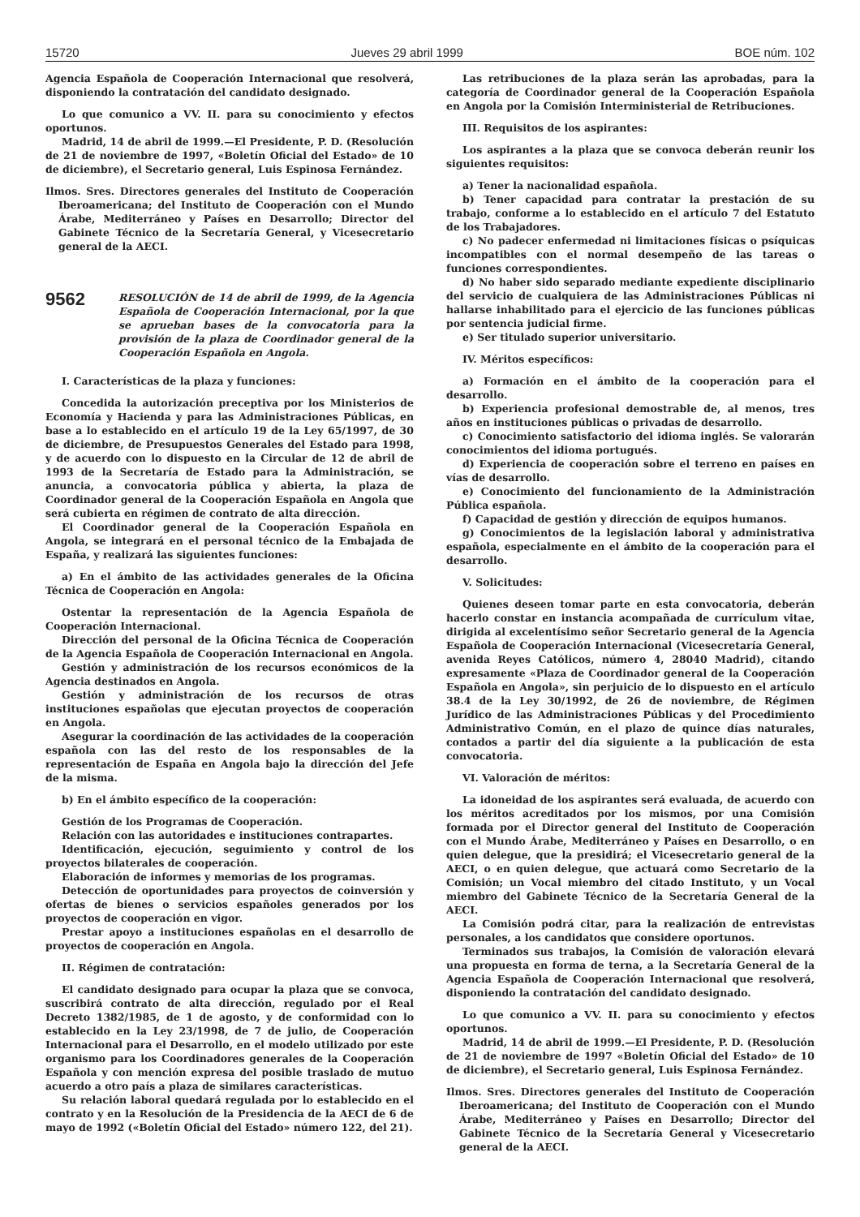15720 Jueves 29 abril 1999 BOE núm. 102
Agencia Española de Cooperación Internacional que resolverá, disponiendo la contratación del candidato designado.
Lo que comunico a VV. II. para su conocimiento y efectos oportunos.
Madrid, 14 de abril de 1999.—El Presidente, P. D. (Resolución de 21 de noviembre de 1997, «Boletín Oficial del Estado» de 10 de diciembre), el Secretario general, Luis Espinosa Fernández.
Ilmos. Sres. Directores generales del Instituto de Cooperación Iberoamericana; del Instituto de Cooperación con el Mundo Árabe, Mediterráneo y Países en Desarrollo; Director del Gabinete Técnico de la Secretaría General, y Vicesecretario general de la AECI.
9562
RESOLUCIÓN de 14 de abril de 1999, de la Agencia Española de Cooperación Internacional, por la que se aprueban bases de la convocatoria para la provisión de la plaza de Coordinador general de la Cooperación Española en Angola.
I. Características de la plaza y funciones:
Concedida la autorización preceptiva por los Ministerios de Economía y Hacienda y para las Administraciones Públicas, en base a lo establecido en el artículo 19 de la Ley 65/1997, de 30 de diciembre, de Presupuestos Generales del Estado para 1998, y de acuerdo con lo dispuesto en la Circular de 12 de abril de 1993 de la Secretaría de Estado para la Administración, se anuncia, a convocatoria pública y abierta, la plaza de Coordinador general de la Cooperación Española en Angola que será cubierta en régimen de contrato de alta dirección.
El Coordinador general de la Cooperación Española en Angola, se integrará en el personal técnico de la Embajada de España, y realizará las siguientes funciones:
a) En el ámbito de las actividades generales de la Oficina Técnica de Cooperación en Angola:
Ostentar la representación de la Agencia Española de Cooperación Internacional.
Dirección del personal de la Oficina Técnica de Cooperación de la Agencia Española de Cooperación Internacional en Angola.
Gestión y administración de los recursos económicos de la Agencia destinados en Angola.
Gestión y administración de los recursos de otras instituciones españolas que ejecutan proyectos de cooperación en Angola.
Asegurar la coordinación de las actividades de la cooperación española con las del resto de los responsables de la representación de España en Angola bajo la dirección del Jefe de la misma.
b) En el ámbito específico de la cooperación:
Gestión de los Programas de Cooperación.
Relación con las autoridades e instituciones contrapartes.
Identificación, ejecución, seguimiento y control de los proyectos bilaterales de cooperación.
Elaboración de informes y memorias de los programas.
Detección de oportunidades para proyectos de coinversión y ofertas de bienes o servicios españoles generados por los proyectos de cooperación en vigor.
Prestar apoyo a instituciones españolas en el desarrollo de proyectos de cooperación en Angola.
II. Régimen de contratación:
El candidato designado para ocupar la plaza que se convoca, suscribirá contrato de alta dirección, regulado por el Real Decreto 1382/1985, de 1 de agosto, y de conformidad con lo establecido en la Ley 23/1998, de 7 de julio, de Cooperación Internacional para el Desarrollo, en el modelo utilizado por este organismo para los Coordinadores generales de la Cooperación Española y con mención expresa del posible traslado de mutuo acuerdo a otro país a plaza de similares características.
Su relación laboral quedará regulada por lo establecido en el contrato y en la Resolución de la Presidencia de la AECI de 6 de mayo de 1992 («Boletín Oficial del Estado» número 122, del 21).
Las retribuciones de la plaza serán las aprobadas, para la categoría de Coordinador general de la Cooperación Española en Angola por la Comisión Interministerial de Retribuciones.
III. Requisitos de los aspirantes:
Los aspirantes a la plaza que se convoca deberán reunir los siguientes requisitos:
a) Tener la nacionalidad española.
b) Tener capacidad para contratar la prestación de su trabajo, conforme a lo establecido en el artículo 7 del Estatuto de los Trabajadores.
c) No padecer enfermedad ni limitaciones físicas o psíquicas incompatibles con el normal desempeño de las tareas o funciones correspondientes.
d) No haber sido separado mediante expediente disciplinario del servicio de cualquiera de las Administraciones Públicas ni hallarse inhabilitado para el ejercicio de las funciones públicas por sentencia judicial firme.
e) Ser titulado superior universitario.
IV. Méritos específicos:
a) Formación en el ámbito de la cooperación para el desarrollo.
b) Experiencia profesional demostrable de, al menos, tres años en instituciones públicas o privadas de desarrollo.
c) Conocimiento satisfactorio del idioma inglés. Se valorarán conocimientos del idioma portugués.
d) Experiencia de cooperación sobre el terreno en países en vías de desarrollo.
e) Conocimiento del funcionamiento de la Administración Pública española.
f) Capacidad de gestión y dirección de equipos humanos.
g) Conocimientos de la legislación laboral y administrativa española, especialmente en el ámbito de la cooperación para el desarrollo.
V. Solicitudes:
Quienes deseen tomar parte en esta convocatoria, deberán hacerlo constar en instancia acompañada de currículum vitae, dirigida al excelentísimo señor Secretario general de la Agencia Española de Cooperación Internacional (Vicesecretaría General, avenida Reyes Católicos, número 4, 28040 Madrid), citando expresamente «Plaza de Coordinador general de la Cooperación Española en Angola», sin perjuicio de lo dispuesto en el artículo 38.4 de la Ley 30/1992, de 26 de noviembre, de Régimen Jurídico de las Administraciones Públicas y del Procedimiento Administrativo Común, en el plazo de quince días naturales, contados a partir del día siguiente a la publicación de esta convocatoria.
VI. Valoración de méritos:
La idoneidad de los aspirantes será evaluada, de acuerdo con los méritos acreditados por los mismos, por una Comisión formada por el Director general del Instituto de Cooperación con el Mundo Árabe, Mediterráneo y Países en Desarrollo, o en quien delegue, que la presidirá; el Vicesecretario general de la AECI, o en quien delegue, que actuará como Secretario de la Comisión; un Vocal miembro del citado Instituto, y un Vocal miembro del Gabinete Técnico de la Secretaría General de la AECI.
La Comisión podrá citar, para la realización de entrevistas personales, a los candidatos que considere oportunos.
Terminados sus trabajos, la Comisión de valoración elevará una propuesta en forma de terna, a la Secretaría General de la Agencia Española de Cooperación Internacional que resolverá, disponiendo la contratación del candidato designado.
Lo que comunico a VV. II. para su conocimiento y efectos oportunos.
Madrid, 14 de abril de 1999.—El Presidente, P. D. (Resolución de 21 de noviembre de 1997 «Boletín Oficial del Estado» de 10 de diciembre), el Secretario general, Luis Espinosa Fernández.
Ilmos. Sres. Directores generales del Instituto de Cooperación Iberoamericana; del Instituto de Cooperación con el Mundo Árabe, Mediterráneo y Países en Desarrollo; Director del Gabinete Técnico de la Secretaría General y Vicesecretario general de la AECI.